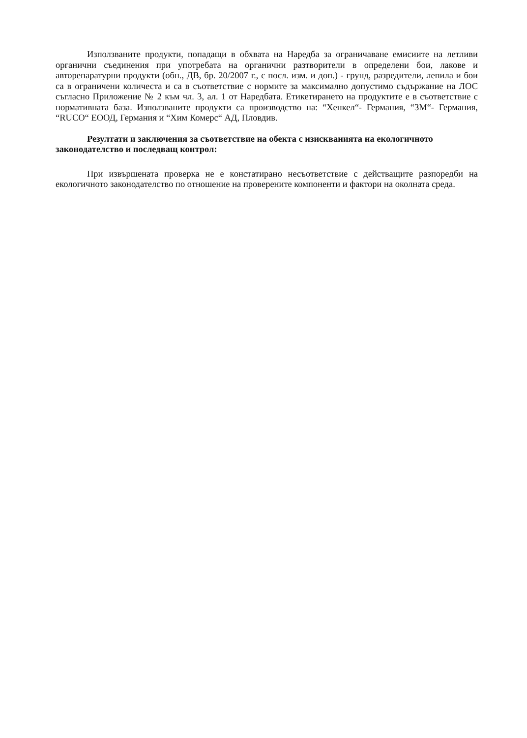Използваните продукти, попадащи в обхвата на Наредба за ограничаване емисиите на летливи органични съединения при употребата на органични разтворители в определени бои, лакове и авторепаратурни продукти (обн., ДВ, бр. 20/2007 г., с посл. изм. и доп.) - грунд, разредители, лепила и бои са в ограничени количеста и са в съответствие с нормите за максимално допустимо съдържание на ЛОС съгласно Приложение № 2 към чл. 3, ал. 1 от Наредбата. Етикетирането на продуктите е в съответствие с нормативната база. Използваните продукти са производство на: “Хенкел“- Германия, “3М“- Германия, “RUCO“ ЕООД, Германия и “Хим Комерс“ АД, Пловдив.
Резултати и заключения за съответствие на обекта с изискванията на екологичното законодателство и последващ контрол:
При извършената проверка не е констатирано несъответствие с действащите разпоредби на екологичното законодателство по отношение на проверените компоненти и фактори на околната среда.